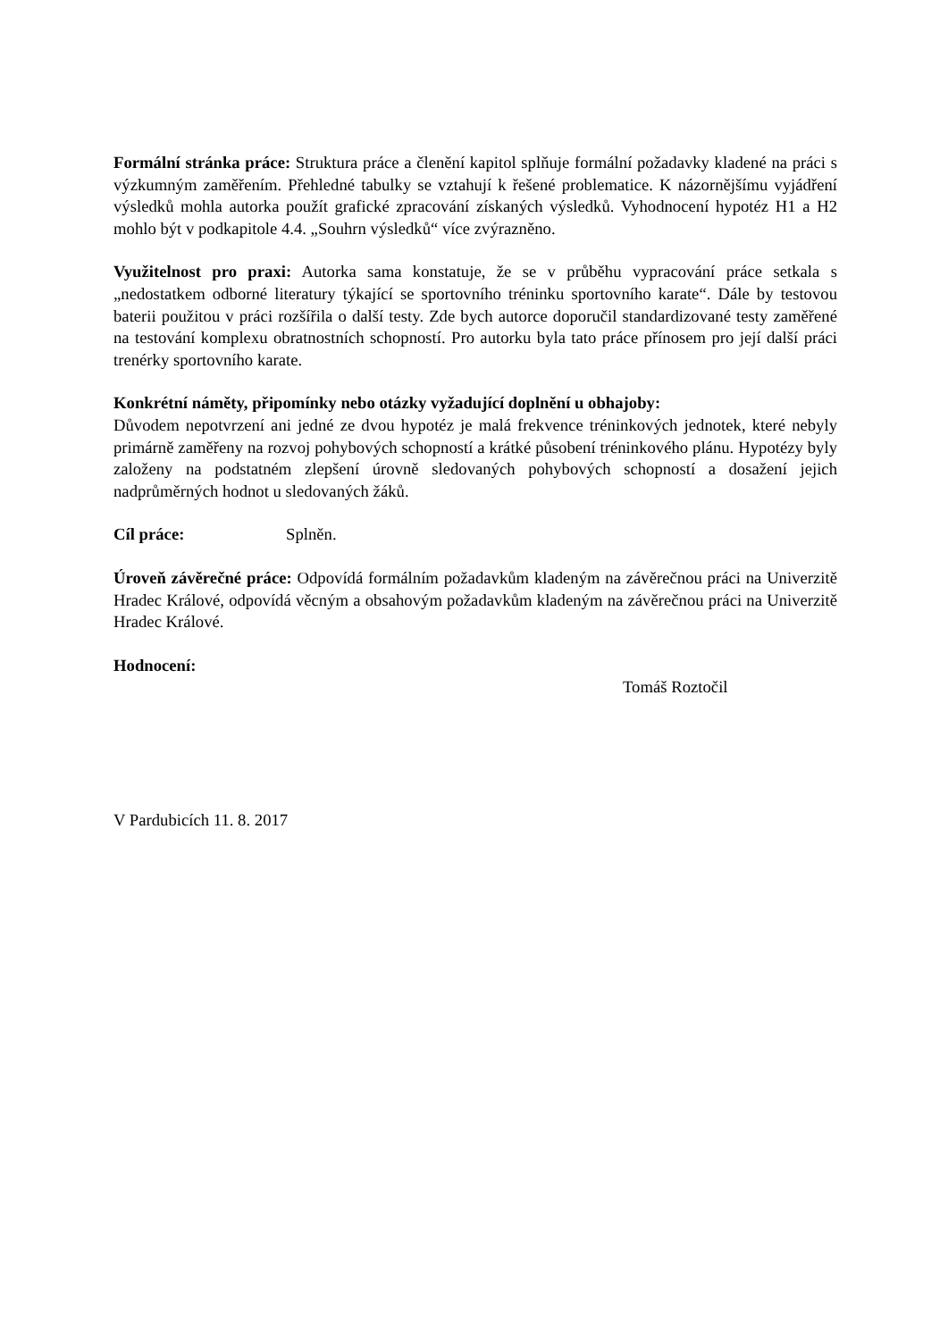Formální stránka práce: Struktura práce a členění kapitol splňuje formální požadavky kladené na práci s výzkumným zaměřením. Přehledné tabulky se vztahují k řešené problematice. K názornějšímu vyjádření výsledků mohla autorka použít grafické zpracování získaných výsledků. Vyhodnocení hypotéz H1 a H2 mohlo být v podkapitole 4.4. „Souhrn výsledků“ více zvýrazněno.
Využitelnost pro praxi: Autorka sama konstatuje, že se v průběhu vypracování práce setkala s „nedostatkem odborné literatury týkající se sportovního tréninku sportovního karate“. Dále by testovou baterii použitou v práci rozšířila o další testy. Zde bych autorce doporučil standardizované testy zaměřené na testování komplexu obratnostních schopností. Pro autorku byla tato práce přínosem pro její další práci trenérky sportovního karate.
Konkrétní náměty, připomínky nebo otázky vyžadující doplnění u obhajoby:
Důvodem nepotvrzení ani jedné ze dvou hypotéz je malá frekvence tréninkových jednotek, které nebyly primárně zaměřeny na rozvoj pohybových schopností a krátké působení tréninkového plánu. Hypotézy byly založeny na podstatném zlepšení úrovně sledovaných pohybových schopností a dosažení jejich nadprůměrných hodnot u sledovaných žáků.
Cíl práce: Splněn.
Úroveň závěrečné práce: Odpovídá formálním požadavkům kladeným na závěrečnou práci na Univerzitě Hradec Králové, odpovídá věcným a obsahovým požadavkům kladeným na závěrečnou práci na Univerzitě Hradec Králové.
Hodnocení:
Tomáš Roztočil
V Pardubicích 11. 8. 2017